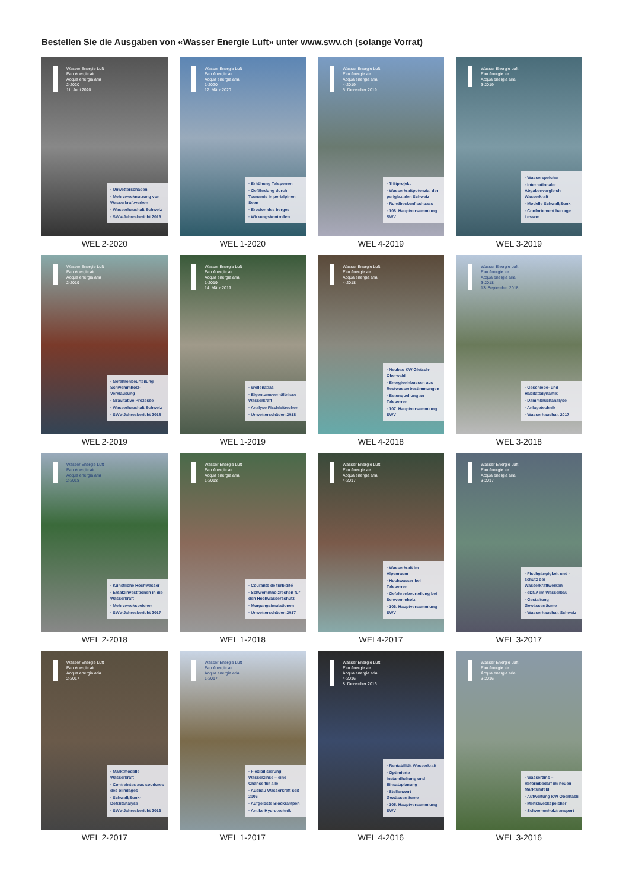Bestellen Sie die Ausgaben von «Wasser Energie Luft» unter www.swv.ch (solange Vorrat)
Wasser Energie Luft
Eau énergie air
Acqua energia aria
2-2020
11. Juni 2020
· Unwetterschäden
· Mehrzwecknutzung von Wasserkraftwerken
· Wasserhaushalt Schweiz
· SWV-Jahresbericht 2019
WEL 2-2020
Wasser Energie Luft
Eau énergie air
Acqua energia aria
1-2020
12. März 2020
· Erhöhung Talsperren
· Gefährdung durch Tsunamis in perialpinen Seen
· Erosion des berges
· Wirkungskontrollen
WEL 1-2020
Wasser Energie Luft
Eau énergie air
Acqua energia aria
4-2019
5. Dezember 2019
· Triftprojekt
· Wasserkraftpotenzial der periglazialen Schweiz
· Rundbeckenfischpass
· 108. Hauptversammlung SWV
WEL 4-2019
Wasser Energie Luft
Eau énergie air
Acqua energia aria
3-2019
· Wasserspeicher
· Internationaler Abgabenvergleich Wasserkraft
· Modelle Schwall/Sunk
· Confortement barrage Lessoc
WEL 3-2019
Wasser Energie Luft
Eau énergie air
Acqua energia aria
2-2019
· Gefahrenbeurteilung Schwemmholz-Verklausung
· Gravitative Prozesse
· Wasserhaushalt Schweiz
· SWV-Jahresbericht 2018
WEL 2-2019
Wasser Energie Luft
Eau énergie air
Acqua energia aria
1-2019
14. März 2019
· Wellenatlas
· Eigentumsverhältnisse Wasserkraft
· Analyse Fischleitrechen
· Unwetterschäden 2018
WEL 1-2019
Wasser Energie Luft
Eau énergie air
Acqua energia aria
4-2018
· Neubau KW Gletsch-Oberwald
· Energieeinbussen aus Restwasserbestimmungen
· Betonquellung an Talsperren
· 107. Hauptversammlung SWV
WEL 4-2018
Wasser Energie Luft
Eau énergie air
Acqua energia aria
3-2018
13. September 2018
· Geschiebe- und Habitatsdynamik
· Dammbruchanalyse
· Anlagetechnik
· Wasserhaushalt 2017
WEL 3-2018
Wasser Energie Luft
Eau énergie air
Acqua energia aria
2-2018
· Künstliche Hochwasser
· Ersatzinvestitionen in die Wasserkraft
· Mehrzweckspeicher
· SWV-Jahresbericht 2017
WEL 2-2018
Wasser Energie Luft
Eau énergie air
Acqua energia aria
1-2018
· Courants de turbidité
· Schwemmholzrechen für den Hochwasserschutz
· Murgangsimulationen
· Unwetterschäden 2017
WEL 1-2018
Wasser Energie Luft
Eau énergie air
Acqua energia aria
4-2017
· Wasserkraft im Alpenraum
· Hochwasser bei Talsperren
· Gefahrenbeurteilung bei Schwemmholz
· 106. Hauptversammlung SWV
WEL4-2017
Wasser Energie Luft
Eau énergie air
Acqua energia aria
3-2017
· Fischgängigkeit und -schutz bei Wasserkraftwerken
· eDNA im Wasserbau
· Gestaltung Gewässerräume
· Wasserhaushalt Schweiz
WEL 3-2017
Wasser Energie Luft
Eau énergie air
Acqua energia aria
2-2017
· Marktmodelle Wasserkraft
· Contraintes aux soudures des blindages
· Schwall/Sunk-Defizitanalyse
· SWV-Jahresbericht 2016
WEL 2-2017
Wasser Energie Luft
Eau énergie air
Acqua energia aria
1-2017
· Flexibilisierung Wasserzinse – eine Chance für alle
· Ausbau Wasserkraft seit 2006
· Aufgelöste Blockrampen
· Antike Hydrotechnik
WEL 1-2017
Wasser Energie Luft
Eau énergie air
Acqua energia aria
4-2016
8. Dezember 2016
· Rentabilität Wasserkraft
· Optimierte Instandhaltung und Einsatzplanung
· Stellenwert Gewässerräume
· 105. Hauptversammlung SWV
WEL 4-2016
Wasser Energie Luft
Eau énergie air
Acqua energia aria
3-2016
· Wasserzins – Reformbedarf im neuen Marktumfeld
· Aufwertung KW Oberhasli
· Mehrzweckspeicher
· Schwemmholztransport
WEL 3-2016